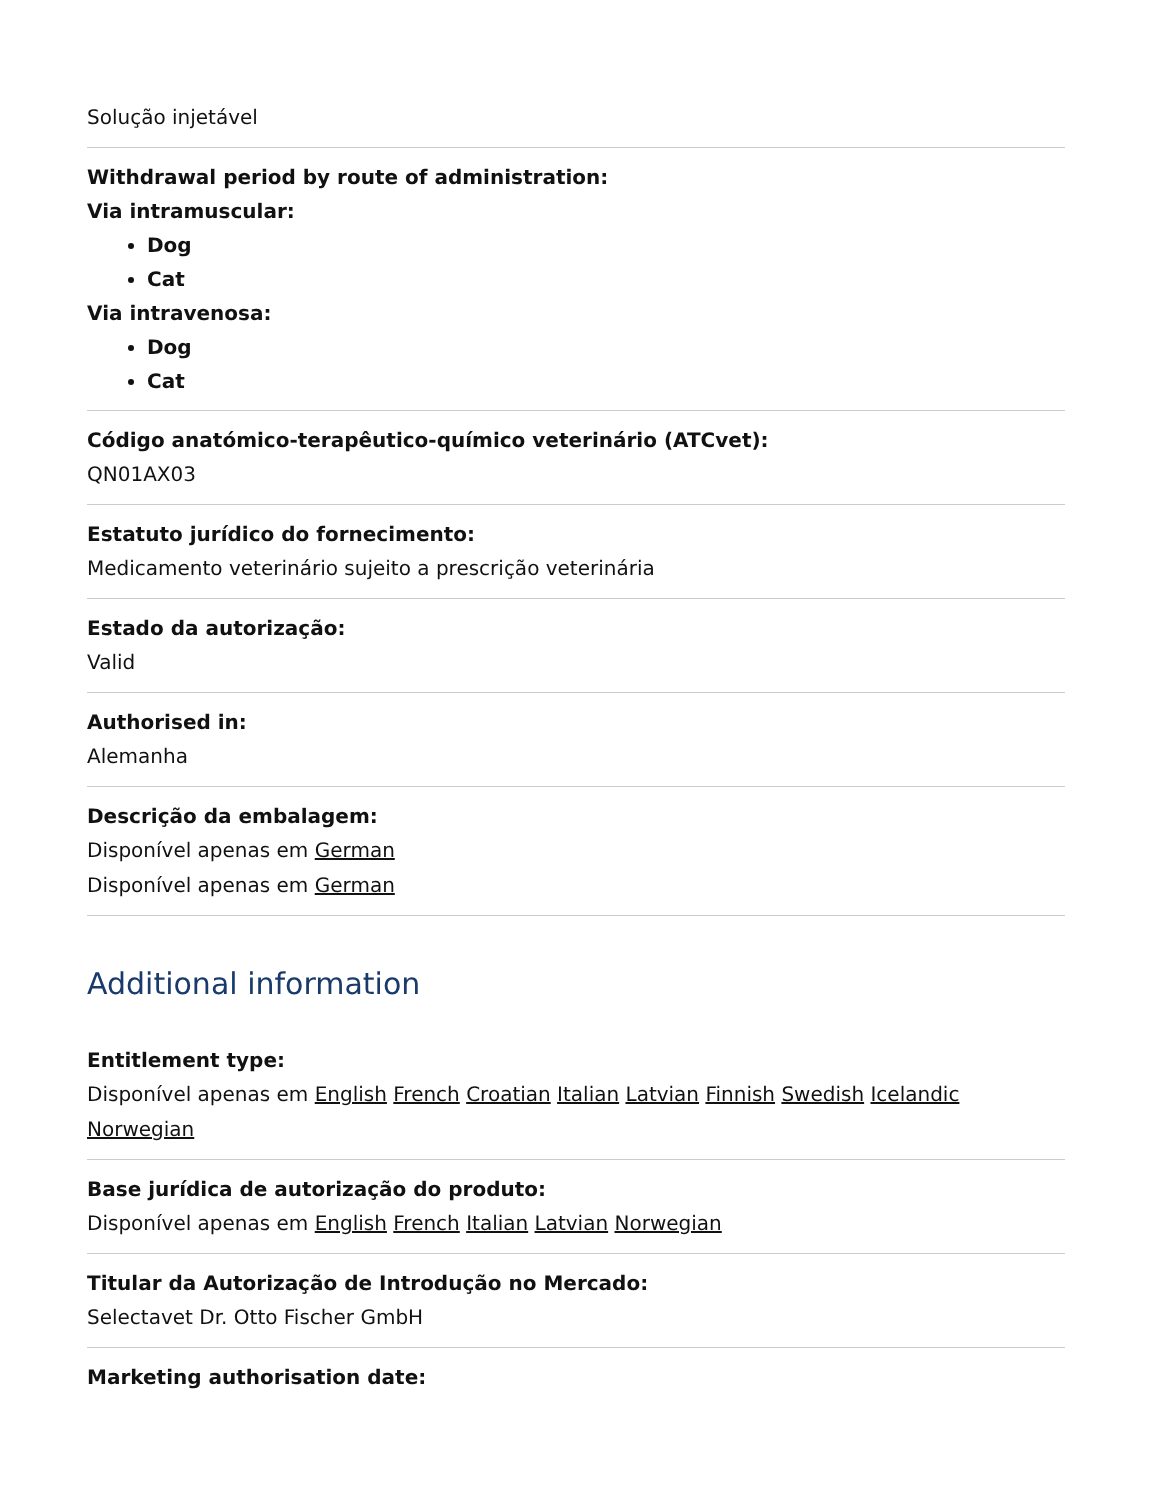Solução injetável
Withdrawal period by route of administration:
Via intramuscular:
Dog
Cat
Via intravenosa:
Dog
Cat
Código anatómico-terapêutico-químico veterinário (ATCvet):
QN01AX03
Estatuto jurídico do fornecimento:
Medicamento veterinário sujeito a prescrição veterinária
Estado da autorização:
Valid
Authorised in:
Alemanha
Descrição da embalagem:
Disponível apenas em German
Disponível apenas em German
Additional information
Entitlement type:
Disponível apenas em English French Croatian Italian Latvian Finnish Swedish Icelandic Norwegian
Base jurídica de autorização do produto:
Disponível apenas em English French Italian Latvian Norwegian
Titular da Autorização de Introdução no Mercado:
Selectavet Dr. Otto Fischer GmbH
Marketing authorisation date: